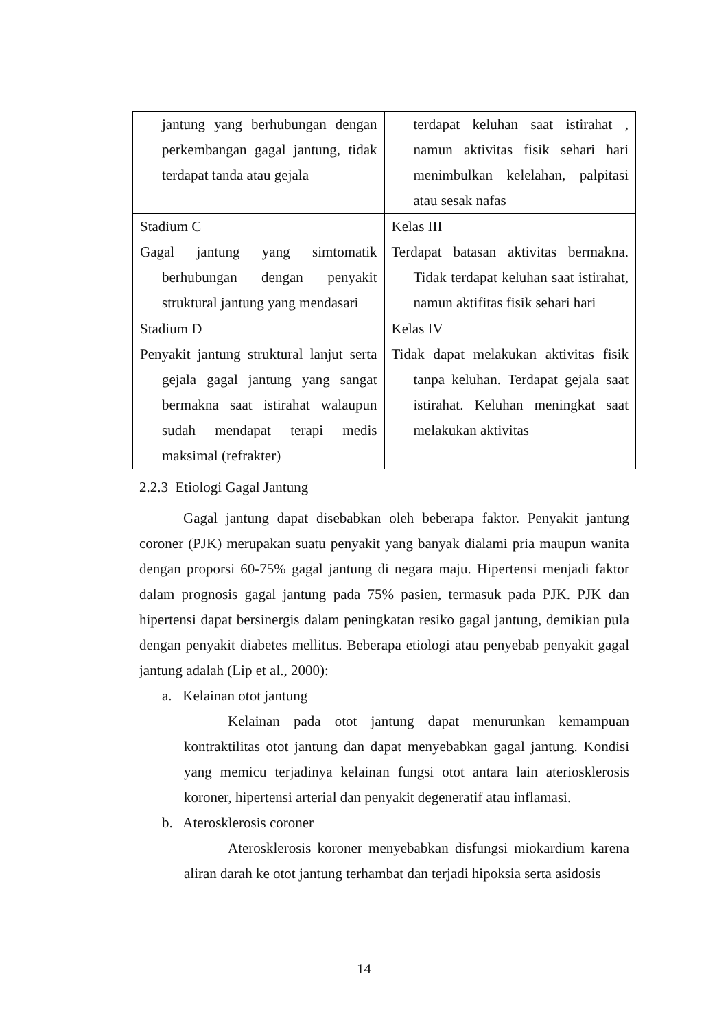| jantung yang berhubungan dengan perkembangan gagal jantung, tidak terdapat tanda atau gejala | terdapat keluhan saat istirahat , namun aktivitas fisik sehari hari menimbulkan kelelahan, palpitasi atau sesak nafas |
| Stadium C Gagal jantung yang simtomatik berhubungan dengan penyakit struktural jantung yang mendasari | Kelas III Terdapat batasan aktivitas bermakna. Tidak terdapat keluhan saat istirahat, namun aktifitas fisik sehari hari |
| Stadium D Penyakit jantung struktural lanjut serta gejala gagal jantung yang sangat bermakna saat istirahat walaupun sudah mendapat terapi medis maksimal (refrakter) | Kelas IV Tidak dapat melakukan aktivitas fisik tanpa keluhan. Terdapat gejala saat istirahat. Keluhan meningkat saat melakukan aktivitas |
2.2.3 Etiologi Gagal Jantung
Gagal jantung dapat disebabkan oleh beberapa faktor. Penyakit jantung coroner (PJK) merupakan suatu penyakit yang banyak dialami pria maupun wanita dengan proporsi 60-75% gagal jantung di negara maju. Hipertensi menjadi faktor dalam prognosis gagal jantung pada 75% pasien, termasuk pada PJK. PJK dan hipertensi dapat bersinergis dalam peningkatan resiko gagal jantung, demikian pula dengan penyakit diabetes mellitus. Beberapa etiologi atau penyebab penyakit gagal jantung adalah (Lip et al., 2000):
a. Kelainan otot jantung
Kelainan pada otot jantung dapat menurunkan kemampuan kontraktilitas otot jantung dan dapat menyebabkan gagal jantung. Kondisi yang memicu terjadinya kelainan fungsi otot antara lain aterioskleros​is koroner, hipertensi arterial dan penyakit degeneratif atau inflamasi.
b. Aterosklerosis coroner
Aterosklerosis koroner menyebabkan disfungsi miokardium karena aliran darah ke otot jantung terhambat dan terjadi hipoksia serta asidosis
14